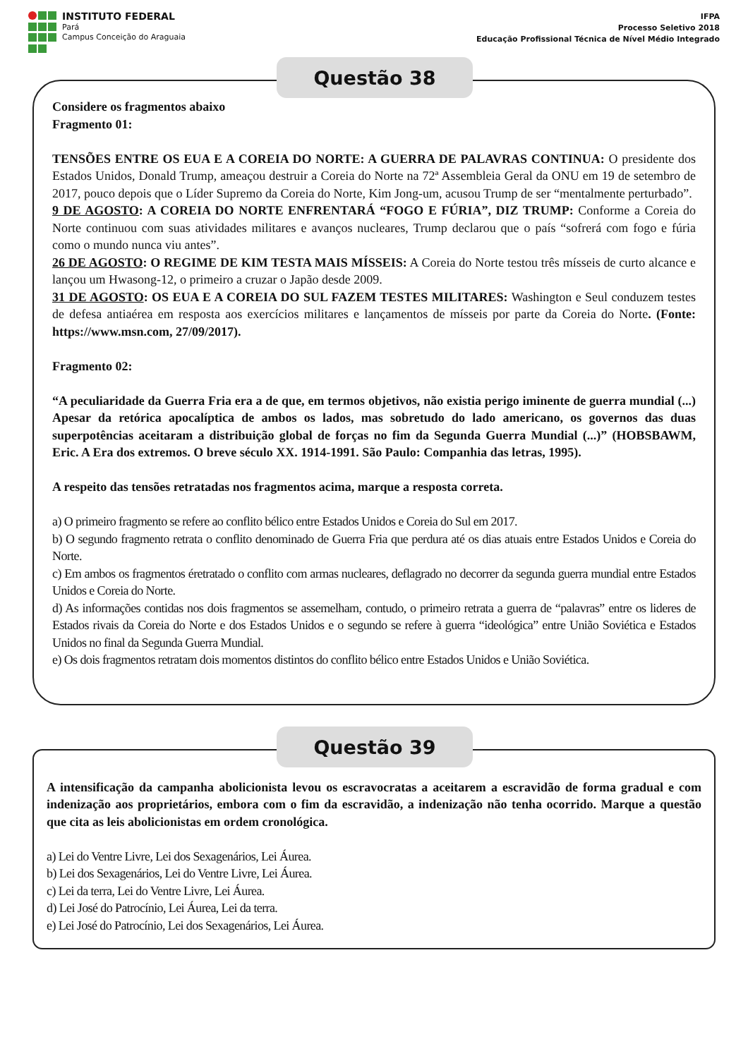INSTITUTO FEDERAL
Pará
Campus Conceição do Araguaia
IFPA
Processo Seletivo 2018
Educação Profissional Técnica de Nível Médio Integrado
Questão 38
Considere os fragmentos abaixo
Fragmento 01:
TENSÕES ENTRE OS EUA E A COREIA DO NORTE: A GUERRA DE PALAVRAS CONTINUA: O presidente dos Estados Unidos, Donald Trump, ameaçou destruir a Coreia do Norte na 72ª Assembleia Geral da ONU em 19 de setembro de 2017, pouco depois que o Líder Supremo da Coreia do Norte, Kim Jong-um, acusou Trump de ser “mentalmente perturbado”.
9 DE AGOSTO: A COREIA DO NORTE ENFRENTARÁ “FOGO E FÚRIA”, DIZ TRUMP: Conforme a Coreia do Norte continuou com suas atividades militares e avanços nucleares, Trump declarou que o país “sofrerá com fogo e fúria como o mundo nunca viu antes”.
26 DE AGOSTO: O REGIME DE KIM TESTA MAIS MÍSSEIS: A Coreia do Norte testou três mísseis de curto alcance e lançou um Hwasong-12, o primeiro a cruzar o Japão desde 2009.
31 DE AGOSTO: OS EUA E A COREIA DO SUL FAZEM TESTES MILITARES: Washington e Seul conduzem testes de defesa antiaérea em resposta aos exercícios militares e lançamentos de mísseis por parte da Coreia do Norte. (Fonte: https://www.msn.com, 27/09/2017).
Fragmento 02:
“A peculiaridade da Guerra Fria era a de que, em termos objetivos, não existia perigo iminente de guerra mundial (...) Apesar da retórica apocalíptica de ambos os lados, mas sobretudo do lado americano, os governos das duas superpotências aceitaram a distribuição global de forças no fim da Segunda Guerra Mundial (...)” (HOBSBAWM, Eric. A Era dos extremos. O breve século XX. 1914-1991. São Paulo: Companhia das letras, 1995).
A respeito das tensões retratadas nos fragmentos acima, marque a resposta correta.
a) O primeiro fragmento se refere ao conflito bélico entre Estados Unidos e Coreia do Sul em 2017.
b) O segundo fragmento retrata o conflito denominado de Guerra Fria que perdura até os dias atuais entre Estados Unidos e Coreia do Norte.
c) Em ambos os fragmentos éretratado o conflito com armas nucleares, deflagrado no decorrer da segunda guerra mundial entre Estados Unidos e Coreia do Norte.
d) As informações contidas nos dois fragmentos se assemelham, contudo, o primeiro retrata a guerra de “palavras” entre os lideres de Estados rivais da Coreia do Norte e dos Estados Unidos e o segundo se refere à guerra “ideológica” entre União Soviética e Estados Unidos no final da Segunda Guerra Mundial.
e) Os dois fragmentos retratam dois momentos distintos do conflito bélico entre Estados Unidos e União Soviética.
Questão 39
A intensificação da campanha abolicionista levou os escravocratas a aceitarem a escravidão de forma gradual e com indenização aos proprietários, embora com o fim da escravidão, a indenização não tenha ocorrido. Marque a questão que cita as leis abolicionistas em ordem cronológica.
a) Lei do Ventre Livre, Lei dos Sexagenários, Lei Áurea.
b) Lei dos Sexagenários, Lei do Ventre Livre, Lei Áurea.
c) Lei da terra, Lei do Ventre Livre, Lei Áurea.
d) Lei José do Patrocínio, Lei Áurea, Lei da terra.
e) Lei José do Patrocínio, Lei dos Sexagenários, Lei Áurea.